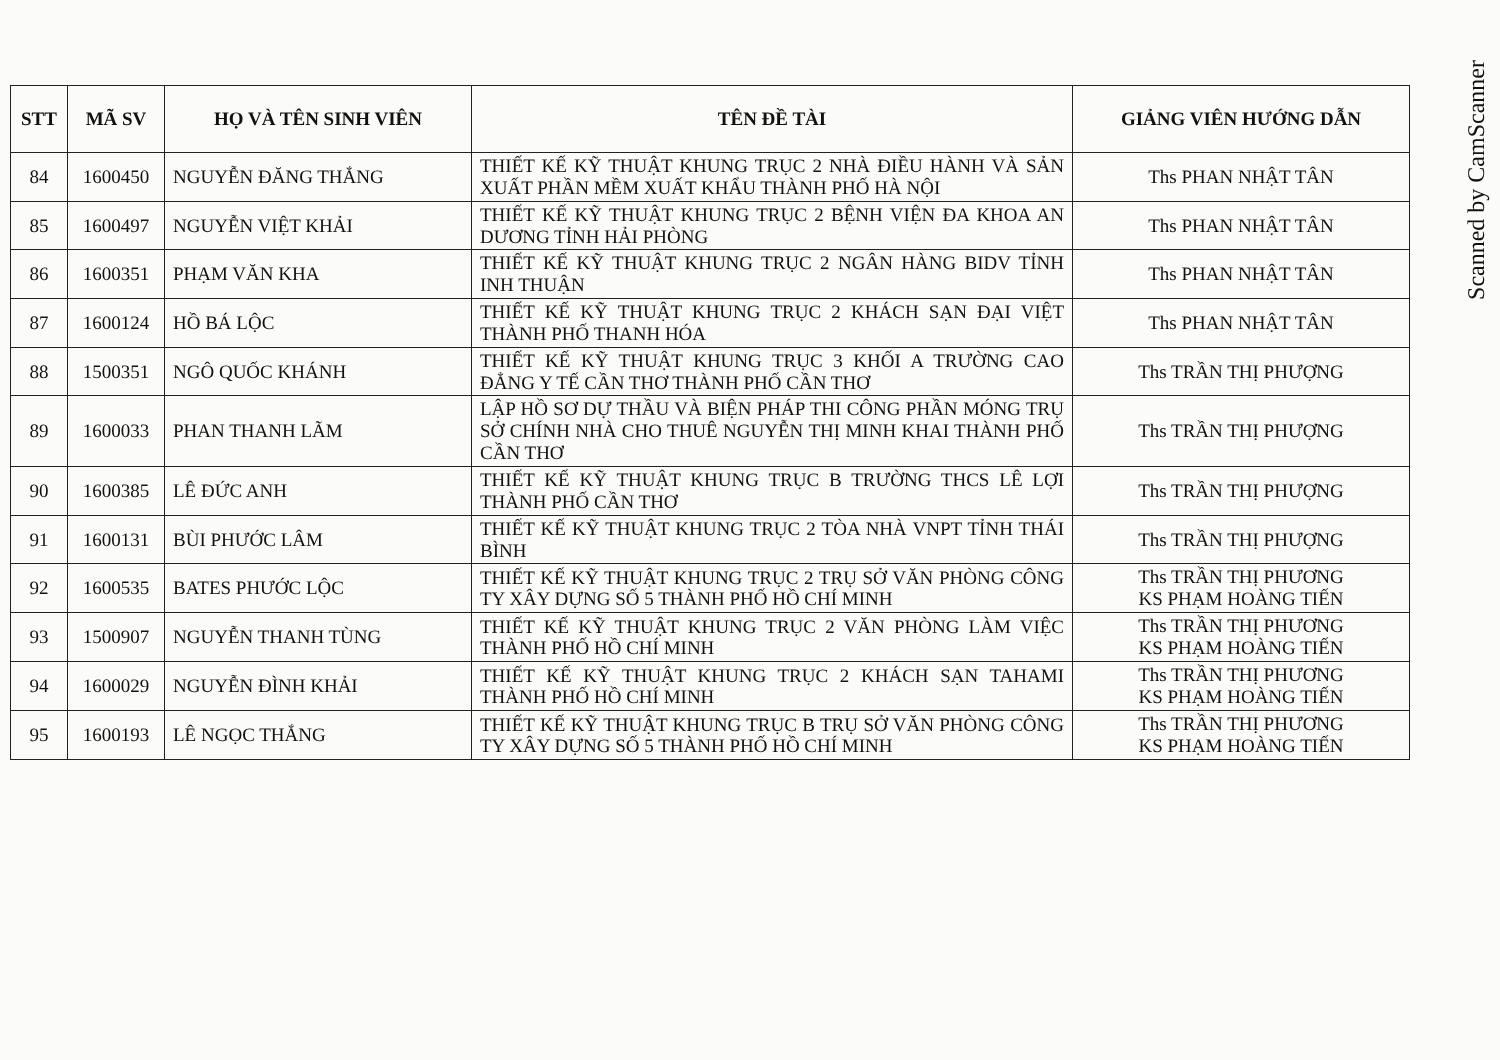| STT | MÃ SV | HỌ VÀ TÊN SINH VIÊN | TÊN ĐỀ TÀI | GIẢNG VIÊN HƯỚNG DẪN |
| --- | --- | --- | --- | --- |
| 84 | 1600450 | NGUYỄN ĐĂNG THẮNG | THIẾT KẾ KỸ THUẬT KHUNG TRỤC 2 NHÀ ĐIỀU HÀNH VÀ SẢN XUẤT PHẦN MỀM XUẤT KHẨU THÀNH PHỐ HÀ NỘI | Ths PHAN NHẬT TÂN |
| 85 | 1600497 | NGUYỄN VIỆT KHẢI | THIẾT KẾ KỸ THUẬT KHUNG TRỤC 2 BỆNH VIỆN ĐA KHOA AN DƯƠNG TỈNH HẢI PHÒNG | Ths PHAN NHẬT TÂN |
| 86 | 1600351 | PHẠM VĂN KHA | THIẾT KẾ KỸ THUẬT KHUNG TRỤC 2 NGÂN HÀNG BIDV TỈNH INH THUẬN | Ths PHAN NHẬT TÂN |
| 87 | 1600124 | HỒ BÁ LỘC | THIẾT KẾ KỸ THUẬT KHUNG TRỤC 2 KHÁCH SẠN ĐẠI VIỆT THÀNH PHỐ THANH HÓA | Ths PHAN NHẬT TÂN |
| 88 | 1500351 | NGÔ QUỐC KHÁNH | THIẾT KẾ KỸ THUẬT KHUNG TRỤC 3 KHỐI A TRƯỜNG CAO ĐẲNG Y TẾ CẦN THƠ THÀNH PHỐ CẦN THƠ | Ths TRẦN THỊ PHƯỢNG |
| 89 | 1600033 | PHAN THANH LÃM | LẬP HỒ SƠ DỰ THẦU VÀ BIỆN PHÁP THI CÔNG PHẦN MÓNG TRỤ SỞ CHÍNH NHÀ CHO THUÊ NGUYỄN THỊ MINH KHAI THÀNH PHỐ CẦN THƠ | Ths TRẦN THỊ PHƯỢNG |
| 90 | 1600385 | LÊ ĐỨC ANH | THIẾT KẾ KỸ THUẬT KHUNG TRỤC B TRƯỜNG THCS LÊ LỢI THÀNH PHỐ CẦN THƠ | Ths TRẦN THỊ PHƯỢNG |
| 91 | 1600131 | BÙI PHƯỚC LÂM | THIẾT KẾ KỸ THUẬT KHUNG TRỤC 2 TÒA NHÀ VNPT TỈNH THÁI BÌNH | Ths TRẦN THỊ PHƯỢNG |
| 92 | 1600535 | BATES PHƯỚC LỘC | THIẾT KẾ KỸ THUẬT KHUNG TRỤC 2 TRỤ SỞ VĂN PHÒNG CÔNG TY XÂY DỰNG SỐ 5 THÀNH PHỐ HỒ CHÍ MINH | Ths TRẦN THỊ PHƯƠNG KS PHẠM HOÀNG TIẾN |
| 93 | 1500907 | NGUYỄN THANH TÙNG | THIẾT KẾ KỸ THUẬT KHUNG TRỤC 2 VĂN PHÒNG LÀM VIỆC THÀNH PHỐ HỒ CHÍ MINH | Ths TRẦN THỊ PHƯƠNG KS PHẠM HOÀNG TIẾN |
| 94 | 1600029 | NGUYỄN ĐÌNH KHẢI | THIẾT KẾ KỸ THUẬT KHUNG TRỤC 2 KHÁCH SẠN TAHAMI THÀNH PHỐ HỒ CHÍ MINH | Ths TRẦN THỊ PHƯƠNG KS PHẠM HOÀNG TIẾN |
| 95 | 1600193 | LÊ NGỌC THẮNG | THIẾT KẾ KỸ THUẬT KHUNG TRỤC B TRỤ SỞ VĂN PHÒNG CÔNG TY XÂY DỰNG SỐ 5 THÀNH PHỐ HỒ CHÍ MINH | Ths TRẦN THỊ PHƯƠNG KS PHẠM HOÀNG TIẾN |
Scanned by CamScanner